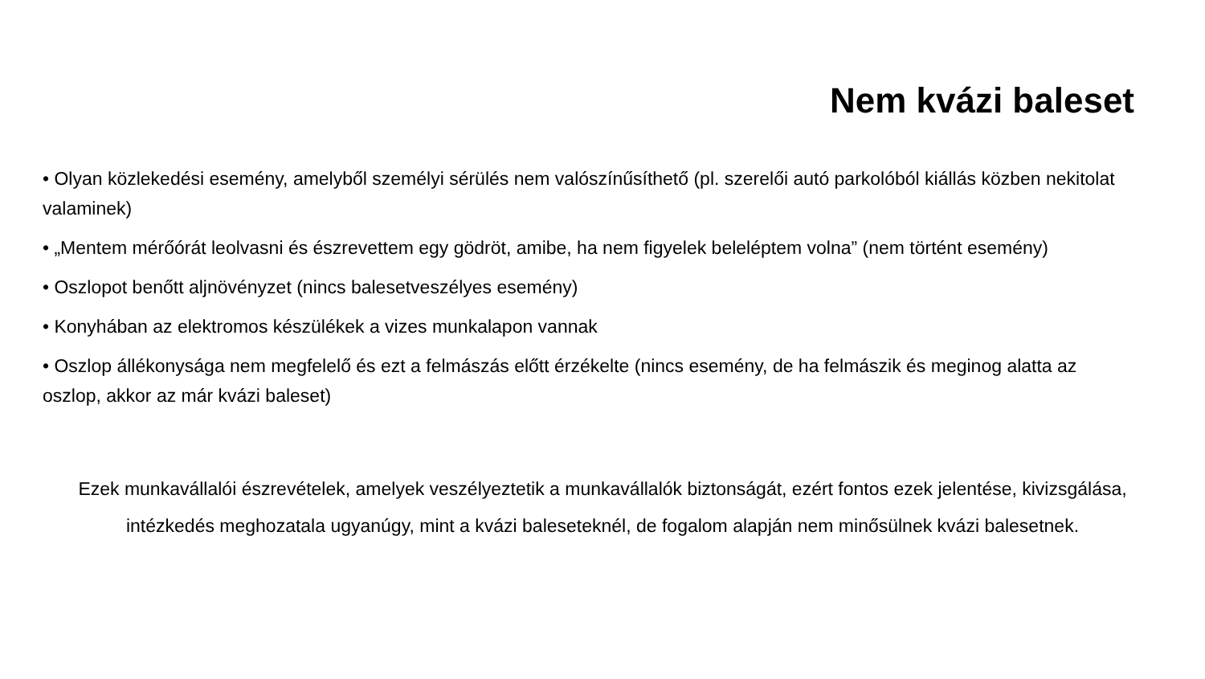Nem kvázi baleset
• Olyan közlekedési esemény, amelyből személyi sérülés nem valószínűsíthető (pl. szerelői autó parkolóból kiállás közben nekitolat valaminek)
• „Mentem mérőórát leolvasni és észrevettem egy gödröt, amibe, ha nem figyelek beleléptem volna” (nem történt esemény)
• Oszlopot benőtt aljnövényzet (nincs balesetveszélyes esemény)
• Konyhában az elektromos készülékek a vizes munkalapon vannak
• Oszlop állékonysága nem megfelelő és ezt a felmászás előtt érzékelte (nincs esemény, de ha felmászik és meginog alatta az oszlop, akkor az már kvázi baleset)
Ezek munkavállalói észrevételek, amelyek veszélyeztetik a munkavállalók biztonságát, ezért fontos ezek jelentése, kivizsgálása, intézkedés meghozatala ugyanúgy, mint a kvázi baleseteknél, de fogalom alapján nem minősülnek kvázi balesetnek.